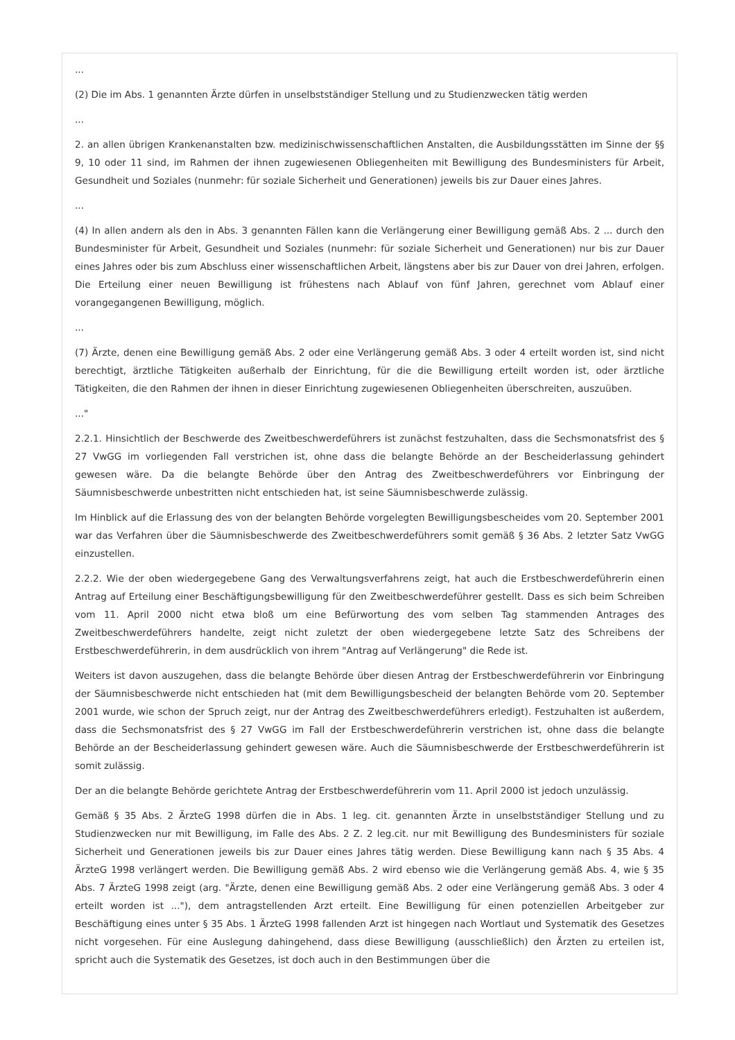...
(2) Die im Abs. 1 genannten Ärzte dürfen in unselbstständiger Stellung und zu Studienzwecken tätig werden
...
2. an allen übrigen Krankenanstalten bzw. medizinischwissenschaftlichen Anstalten, die Ausbildungsstätten im Sinne der §§ 9, 10 oder 11 sind, im Rahmen der ihnen zugewiesenen Obliegenheiten mit Bewilligung des Bundesministers für Arbeit, Gesundheit und Soziales (nunmehr: für soziale Sicherheit und Generationen) jeweils bis zur Dauer eines Jahres.
...
(4) In allen andern als den in Abs. 3 genannten Fällen kann die Verlängerung einer Bewilligung gemäß Abs. 2 ... durch den Bundesminister für Arbeit, Gesundheit und Soziales (nunmehr: für soziale Sicherheit und Generationen) nur bis zur Dauer eines Jahres oder bis zum Abschluss einer wissenschaftlichen Arbeit, längstens aber bis zur Dauer von drei Jahren, erfolgen. Die Erteilung einer neuen Bewilligung ist frühestens nach Ablauf von fünf Jahren, gerechnet vom Ablauf einer vorangegangenen Bewilligung, möglich.
...
(7) Ärzte, denen eine Bewilligung gemäß Abs. 2 oder eine Verlängerung gemäß Abs. 3 oder 4 erteilt worden ist, sind nicht berechtigt, ärztliche Tätigkeiten außerhalb der Einrichtung, für die die Bewilligung erteilt worden ist, oder ärztliche Tätigkeiten, die den Rahmen der ihnen in dieser Einrichtung zugewiesenen Obliegenheiten überschreiten, auszuüben.
..."
2.2.1. Hinsichtlich der Beschwerde des Zweitbeschwerdeführers ist zunächst festzuhalten, dass die Sechsmonatsfrist des § 27 VwGG im vorliegenden Fall verstrichen ist, ohne dass die belangte Behörde an der Bescheiderlassung gehindert gewesen wäre. Da die belangte Behörde über den Antrag des Zweitbeschwerdeführers vor Einbringung der Säumnisbeschwerde unbestritten nicht entschieden hat, ist seine Säumnisbeschwerde zulässig.
Im Hinblick auf die Erlassung des von der belangten Behörde vorgelegten Bewilligungsbescheides vom 20. September 2001 war das Verfahren über die Säumnisbeschwerde des Zweitbeschwerdeführers somit gemäß § 36 Abs. 2 letzter Satz VwGG einzustellen.
2.2.2. Wie der oben wiedergegebene Gang des Verwaltungsverfahrens zeigt, hat auch die Erstbeschwerdeführerin einen Antrag auf Erteilung einer Beschäftigungsbewilligung für den Zweitbeschwerdeführer gestellt. Dass es sich beim Schreiben vom 11. April 2000 nicht etwa bloß um eine Befürwortung des vom selben Tag stammenden Antrages des Zweitbeschwerdeführers handelte, zeigt nicht zuletzt der oben wiedergegebene letzte Satz des Schreibens der Erstbeschwerdeführerin, in dem ausdrücklich von ihrem "Antrag auf Verlängerung" die Rede ist.
Weiters ist davon auszugehen, dass die belangte Behörde über diesen Antrag der Erstbeschwerdeführerin vor Einbringung der Säumnisbeschwerde nicht entschieden hat (mit dem Bewilligungsbescheid der belangten Behörde vom 20. September 2001 wurde, wie schon der Spruch zeigt, nur der Antrag des Zweitbeschwerdeführers erledigt). Festzuhalten ist außerdem, dass die Sechsmonatsfrist des § 27 VwGG im Fall der Erstbeschwerdeführerin verstrichen ist, ohne dass die belangte Behörde an der Bescheiderlassung gehindert gewesen wäre. Auch die Säumnisbeschwerde der Erstbeschwerdeführerin ist somit zulässig.
Der an die belangte Behörde gerichtete Antrag der Erstbeschwerdeführerin vom 11. April 2000 ist jedoch unzulässig.
Gemäß § 35 Abs. 2 ÄrzteG 1998 dürfen die in Abs. 1 leg. cit. genannten Ärzte in unselbstständiger Stellung und zu Studienzwecken nur mit Bewilligung, im Falle des Abs. 2 Z. 2 leg.cit. nur mit Bewilligung des Bundesministers für soziale Sicherheit und Generationen jeweils bis zur Dauer eines Jahres tätig werden. Diese Bewilligung kann nach § 35 Abs. 4 ÄrzteG 1998 verlängert werden. Die Bewilligung gemäß Abs. 2 wird ebenso wie die Verlängerung gemäß Abs. 4, wie § 35 Abs. 7 ÄrzteG 1998 zeigt (arg. "Ärzte, denen eine Bewilligung gemäß Abs. 2 oder eine Verlängerung gemäß Abs. 3 oder 4 erteilt worden ist ..."), dem antragstellenden Arzt erteilt. Eine Bewilligung für einen potenziellen Arbeitgeber zur Beschäftigung eines unter § 35 Abs. 1 ÄrzteG 1998 fallenden Arzt ist hingegen nach Wortlaut und Systematik des Gesetzes nicht vorgesehen. Für eine Auslegung dahingehend, dass diese Bewilligung (ausschließlich) den Ärzten zu erteilen ist, spricht auch die Systematik des Gesetzes, ist doch auch in den Bestimmungen über die